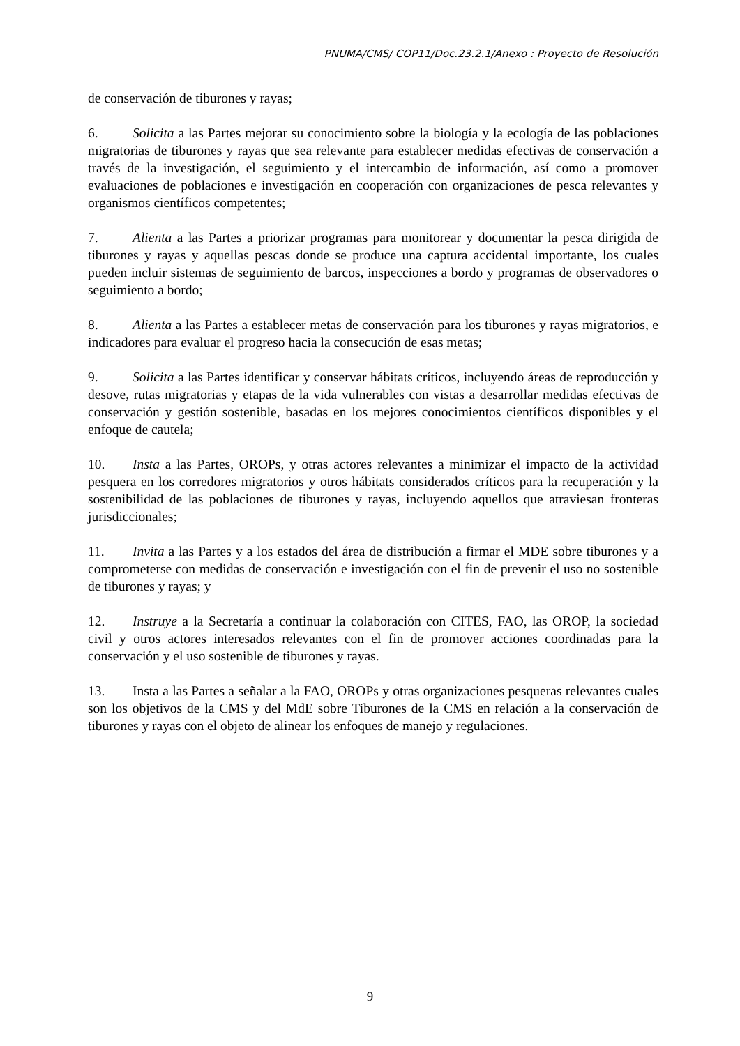PNUMA/CMS/ COP11/Doc.23.2.1/Anexo : Proyecto de Resolución
de conservación de tiburones y rayas;
6. Solicita a las Partes mejorar su conocimiento sobre la biología y la ecología de las poblaciones migratorias de tiburones y rayas que sea relevante para establecer medidas efectivas de conservación a través de la investigación, el seguimiento y el intercambio de información, así como a promover evaluaciones de poblaciones e investigación en cooperación con organizaciones de pesca relevantes y organismos científicos competentes;
7. Alienta a las Partes a priorizar programas para monitorear y documentar la pesca dirigida de tiburones y rayas y aquellas pescas donde se produce una captura accidental importante, los cuales pueden incluir sistemas de seguimiento de barcos, inspecciones a bordo y programas de observadores o seguimiento a bordo;
8. Alienta a las Partes a establecer metas de conservación para los tiburones y rayas migratorios, e indicadores para evaluar el progreso hacia la consecución de esas metas;
9. Solicita a las Partes identificar y conservar hábitats críticos, incluyendo áreas de reproducción y desove, rutas migratorias y etapas de la vida vulnerables con vistas a desarrollar medidas efectivas de conservación y gestión sostenible, basadas en los mejores conocimientos científicos disponibles y el enfoque de cautela;
10. Insta a las Partes, OROPs, y otras actores relevantes a minimizar el impacto de la actividad pesquera en los corredores migratorios y otros hábitats considerados críticos para la recuperación y la sostenibilidad de las poblaciones de tiburones y rayas, incluyendo aquellos que atraviesan fronteras jurisdiccionales;
11. Invita a las Partes y a los estados del área de distribución a firmar el MDE sobre tiburones y a comprometerse con medidas de conservación e investigación con el fin de prevenir el uso no sostenible de tiburones y rayas; y
12. Instruye a la Secretaría a continuar la colaboración con CITES, FAO, las OROP, la sociedad civil y otros actores interesados relevantes con el fin de promover acciones coordinadas para la conservación y el uso sostenible de tiburones y rayas.
13. Insta a las Partes a señalar a la FAO, OROPs y otras organizaciones pesqueras relevantes cuales son los objetivos de la CMS y del MdE sobre Tiburones de la CMS en relación a la conservación de tiburones y rayas con el objeto de alinear los enfoques de manejo y regulaciones.
9